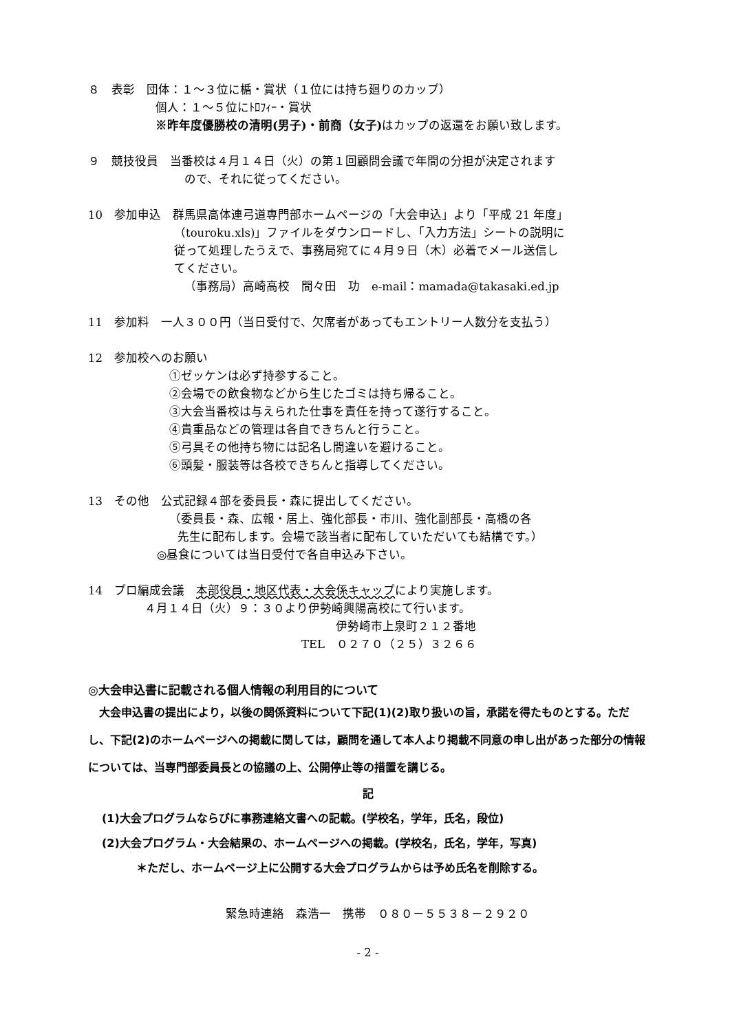８　表彰　団体：１～３位に楯・賞状（１位には持ち廻りのカップ）
個人：１～５位にﾄﾛﾌｨｰ・賞状
※昨年度優勝校の清明(男子)・前商（女子) はカップの返還をお願い致します。
９　競技役員　当番校は４月１４日（火）の第１回顧問会議で年間の分担が決定されます
ので、それに従ってください。
10　参加申込　群馬県高体連弓道専門部ホームページの「大会申込」より「平成 21 年度」
（touroku.xls)」ファイルをダウンロードし、「入力方法」シートの説明に
従って処理したうえで、事務局宛てに４月９日（木）必着でメール送信し
てください。
（事務局）高崎高校　間々田　功　e-mail：mamada@takasaki.ed.jp
11　参加料　一人３００円（当日受付で、欠席者があってもエントリー人数分を支払う）
12　参加校へのお願い
①ゼッケンは必ず持参すること。
②会場での飲食物などから生じたゴミは持ち帰ること。
③大会当番校は与えられた仕事を責任を持って遂行すること。
④貴重品などの管理は各自できちんと行うこと。
⑤弓具その他持ち物には記名し間違いを避けること。
⑥頭髪・服装等は各校できちんと指導してください。
13　その他　公式記録４部を委員長・森に提出してください。
（委員長・森、広報・居上、強化部長・市川、強化副部長・高橋の各
先生に配布します。会場で該当者に配布していただいても結構です。）
◎昼食については当日受付で各自申込み下さい。
14　プロ編成会議　本部役員・地区代表・大会係キャップにより実施します。
４月１４日（火）９：３０より伊勢崎興陽高校にて行います。
伊勢崎市上泉町２１２番地
TEL　０２７０（２５）３２６６
◎大会申込書に記載される個人情報の利用目的について
　大会申込書の提出により，以後の関係資料について下記(1)(2)取り扱いの旨，承諾を得たものとする。ただし、下記(2)のホームページへの掲載に関しては，顧問を通して本人より掲載不同意の申し出があった部分の情報については、当専門部委員長との協議の上、公開停止等の措置を講じる。
記
(1)大会プログラムならびに事務連絡文書への記載。(学校名，学年，氏名，段位)
(2)大会プログラム・大会結果の、ホームページへの掲載。(学校名，氏名，学年，写真)
＊ただし、ホームページ上に公開する大会プログラムからは予め氏名を削除する。
緊急時連絡　森浩一　携帯　０８０－５５３８－２９２０
- 2 -